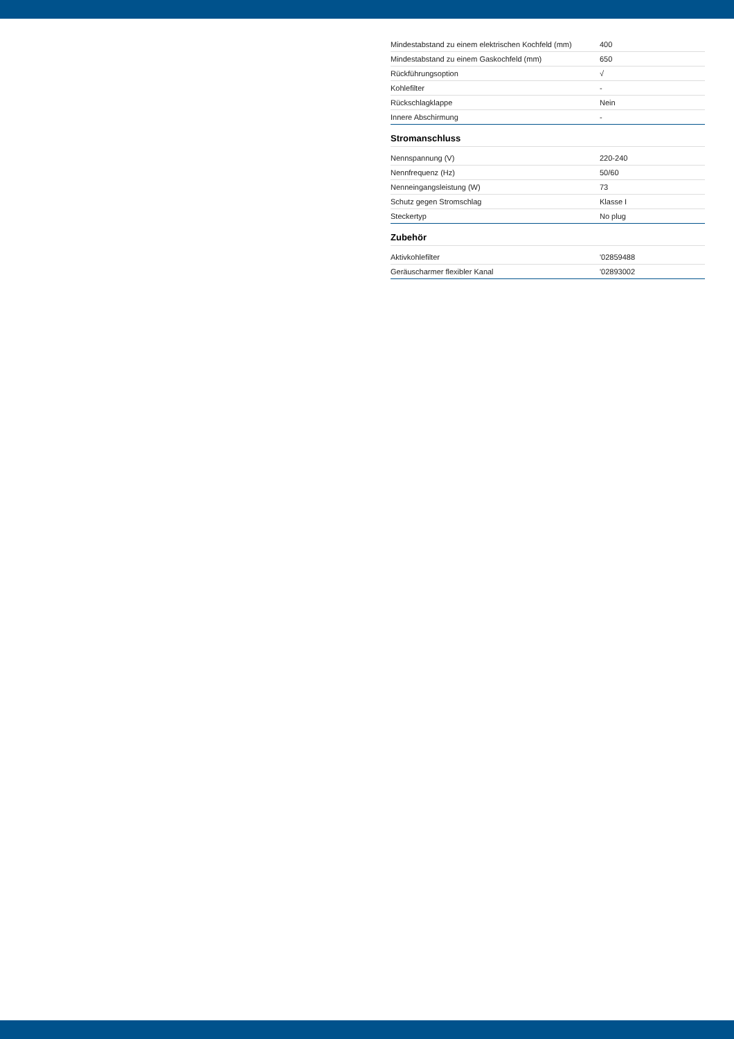| Mindestabstand zu einem elektrischen Kochfeld (mm) | 400 |
| Mindestabstand zu einem Gaskochfeld (mm) | 650 |
| Rückführungsoption | √ |
| Kohlefilter | - |
| Rückschlagklappe | Nein |
| Innere Abschirmung | - |
Stromanschluss
| Nennspannung (V) | 220-240 |
| Nennfrequenz (Hz) | 50/60 |
| Nenneingangsleistung (W) | 73 |
| Schutz gegen Stromschlag | Klasse I |
| Steckertyp | No plug |
Zubehör
| Aktivkohlefilter | '02859488 |
| Geräuscharmer flexibler Kanal | '02893002 |